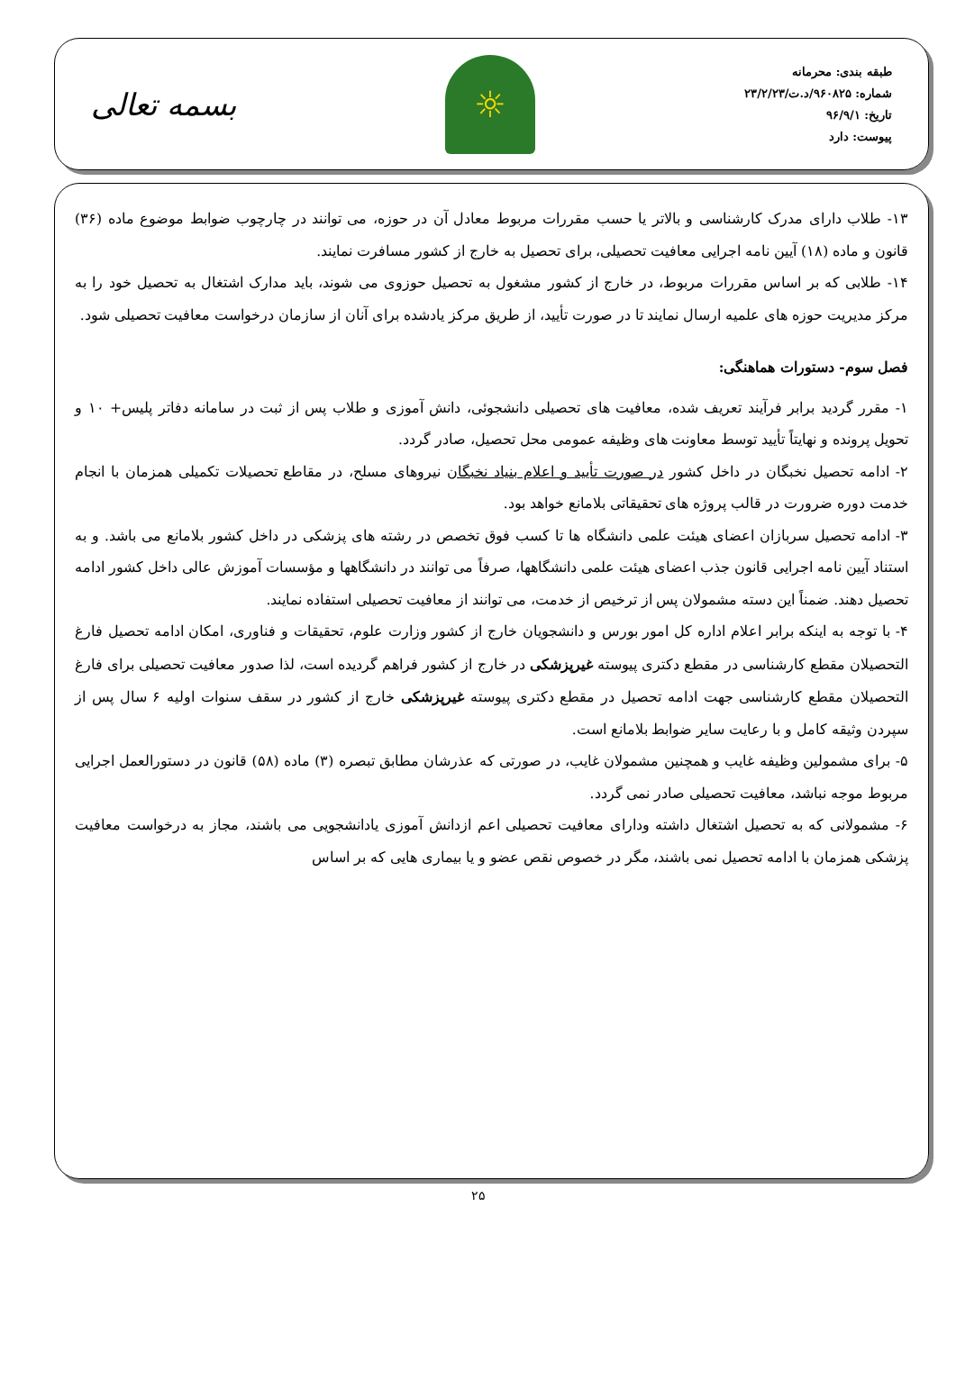طبقه بندی: محرمانه
شماره: ۹۶۰۸۲۵/د.ت/۲۳/۲/۲۳
تاریخ: ۹۶/۹/۱
پیوست: دارد
☼
بسمه تعالی
۱۳- طلاب دارای مدرک کارشناسی و بالاتر یا حسب مقررات مربوط معادل آن در حوزه، می توانند در چارچوب ضوابط موضوع ماده (۳۶) قانون و ماده (۱۸) آیین نامه اجرایی معافیت تحصیلی، برای تحصیل به خارج از کشور مسافرت نمایند.
۱۴- طلابی که بر اساس مقررات مربوط، در خارج از کشور مشغول به تحصیل حوزوی می شوند، باید مدارک اشتغال به تحصیل خود را به مرکز مدیریت حوزه های علمیه ارسال نمایند تا در صورت تأیید، از طریق مرکز یادشده برای آنان از سازمان درخواست معافیت تحصیلی شود.
فصل سوم- دستورات هماهنگی:
۱- مقرر گردید برابر فرآیند تعریف شده، معافیت های تحصیلی دانشجوئی، دانش آموزی و طلاب پس از ثبت در سامانه دفاتر پلیس+ ۱۰ و تحویل پرونده و نهایتاً تأیید توسط معاونت های وظیفه عمومی محل تحصیل، صادر گردد.
۲- ادامه تحصیل نخبگان در داخل کشور در صورت تأیید و اعلام بنیاد نخبگان نیروهای مسلح، در مقاطع تحصیلات تکمیلی همزمان با انجام خدمت دوره ضرورت در قالب پروژه های تحقیقاتی بلامانع خواهد بود.
۳- ادامه تحصیل سربازان اعضای هیئت علمی دانشگاه ها تا کسب فوق تخصص در رشته های پزشکی در داخل کشور بلامانع می باشد. و به استناد آیین نامه اجرایی قانون جذب اعضای هیئت علمی دانشگاهها، صرفاً می توانند در دانشگاهها و مؤسسات آموزش عالی داخل کشور ادامه تحصیل دهند. ضمناً این دسته مشمولان پس از ترخیص از خدمت، می توانند از معافیت تحصیلی استفاده نمایند.
۴- با توجه به اینکه برابر اعلام اداره کل امور بورس و دانشجویان خارج از کشور وزارت علوم، تحقیقات و فناوری، امکان ادامه تحصیل فارغ التحصیلان مقطع کارشناسی در مقطع دکتری پیوسته غیرپزشکی در خارج از کشور فراهم گردیده است، لذا صدور معافیت تحصیلی برای فارغ التحصیلان مقطع کارشناسی جهت ادامه تحصیل در مقطع دکتری پیوسته غیرپزشکی خارج از کشور در سقف سنوات اولیه ۶ سال پس از سپردن وثیقه کامل و با رعایت سایر ضوابط بلامانع است.
۵- برای مشمولین وظیفه غایب و همچنین مشمولان غایب، در صورتی که عذرشان مطابق تبصره (۳) ماده (۵۸) قانون در دستورالعمل اجرایی مربوط موجه نباشد، معافیت تحصیلی صادر نمی گردد.
۶- مشمولانی که به تحصیل اشتغال داشته ودارای معافیت تحصیلی اعم ازدانش آموزی یادانشجویی می باشند، مجاز به درخواست معافیت پزشکی همزمان با ادامه تحصیل نمی باشند، مگر در خصوص نقص عضو و یا بیماری هایی که بر اساس
۲۵